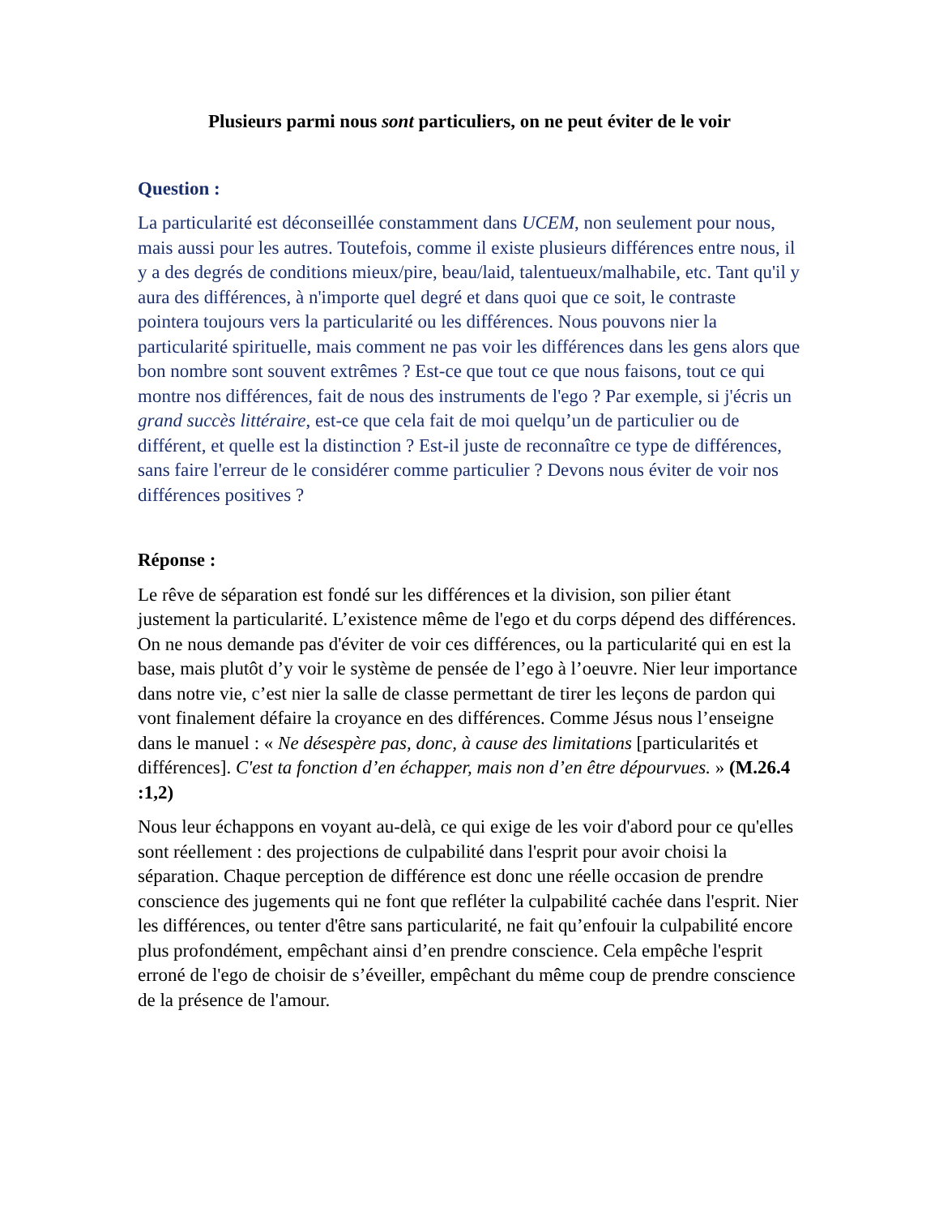Plusieurs parmi nous sont particuliers, on ne peut éviter de le voir
Question :
La particularité est déconseillée constamment dans UCEM, non seulement pour nous, mais aussi pour les autres. Toutefois, comme il existe plusieurs différences entre nous, il y a des degrés de conditions mieux/pire, beau/laid, talentueux/malhabile, etc. Tant qu'il y aura des différences, à n'importe quel degré et dans quoi que ce soit, le contraste pointera toujours vers la particularité ou les différences. Nous pouvons nier la particularité spirituelle, mais comment ne pas voir les différences dans les gens alors que bon nombre sont souvent extrêmes ? Est-ce que tout ce que nous faisons, tout ce qui montre nos différences, fait de nous des instruments de l'ego ? Par exemple, si j'écris un grand succès littéraire, est-ce que cela fait de moi quelqu’un de particulier ou de différent, et quelle est la distinction ? Est-il juste de reconnaître ce type de différences, sans faire l'erreur de le considérer comme particulier ? Devons nous éviter de voir nos différences positives ?
Réponse :
Le rêve de séparation est fondé sur les différences et la division, son pilier étant justement la particularité. L’existence même de l'ego et du corps dépend des différences. On ne nous demande pas d'éviter de voir ces différences, ou la particularité qui en est la base, mais plutôt d’y voir le système de pensée de l’ego à l’oeuvre. Nier leur importance dans notre vie, c’est nier la salle de classe permettant de tirer les leçons de pardon qui vont finalement défaire la croyance en des différences. Comme Jésus nous l’enseigne dans le manuel : « Ne désespère pas, donc, à cause des limitations [particularités et différences]. C'est ta fonction d’en échapper, mais non d’en être dépourvues. » (M.26.4 :1,2)
Nous leur échappons en voyant au-delà, ce qui exige de les voir d'abord pour ce qu'elles sont réellement : des projections de culpabilité dans l'esprit pour avoir choisi la séparation. Chaque perception de différence est donc une réelle occasion de prendre conscience des jugements qui ne font que refléter la culpabilité cachée dans l'esprit. Nier les différences, ou tenter d'être sans particularité, ne fait qu’enfouir la culpabilité encore plus profondément, empêchant ainsi d’en prendre conscience. Cela empêche l'esprit erroné de l'ego de choisir de s’éveiller, empêchant du même coup de prendre conscience de la présence de l'amour.